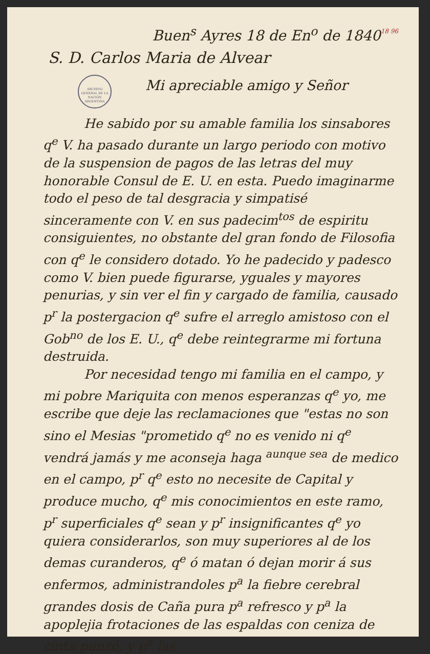18 96
Buen<sup>s</sup> Ayres 18 de En<sup>o</sup> de 1840
S. D. Carlos Maria de Alvear
ARCHIVO GENERAL DE LA NACIÓN ARGENTINA
Mi apreciable amigo y Señor
He sabido por su amable familia los sinsabores q<sup>e</sup> V. ha pasado durante un largo periodo con motivo de la suspension de pagos de las letras del muy honorable Consul de E. U. en esta. Puedo imaginarme todo el peso de tal desgracia y simpatisé sinceramente con V. en sus padecim<sup>tos</sup> de espiritu consiguientes, no obstante del gran fondo de Filosofia con q<sup>e</sup> le considero dotado. Yo he padecido y padesco como V. bien puede figurarse, yguales y mayores penurias, y sin ver el fin y cargado de familia, causado p<sup>r</sup> la postergacion q<sup>e</sup> sufre el arreglo amistoso con el Gob<sup>no</sup> de los E. U., q<sup>e</sup> debe reintegrarme mi fortuna destruida.
Por necesidad tengo mi familia en el campo, y mi pobre Mariquita con menos esperanzas q<sup>e</sup> yo, me escribe que deje las reclamaciones que "estas no son sino el Mesias "prometido q<sup>e</sup> no es venido ni q<sup>e</sup> vendrá jamás y me aconseja haga <sup>aunque sea</sup> de medico en el campo, p<sup>r</sup> q<sup>e</sup> esto no necesite de Capital y produce mucho, q<sup>e</sup> mis conocimientos en este ramo, p<sup>r</sup> superficiales q<sup>e</sup> sean y p<sup>r</sup> insignificantes q<sup>e</sup> yo quiera considerarlos, son muy superiores al de los demas curanderos, q<sup>e</sup> ó matan ó dejan morir á sus enfermos, administrandoles p<sup>a</sup> la fiebre cerebral grandes dosis de Caña pura p<sup>a</sup> refresco y p<sup>a</sup> la apoplejia frotaciones de las espaldas con ceniza de cinta punzó; y p<sup>a</sup> las